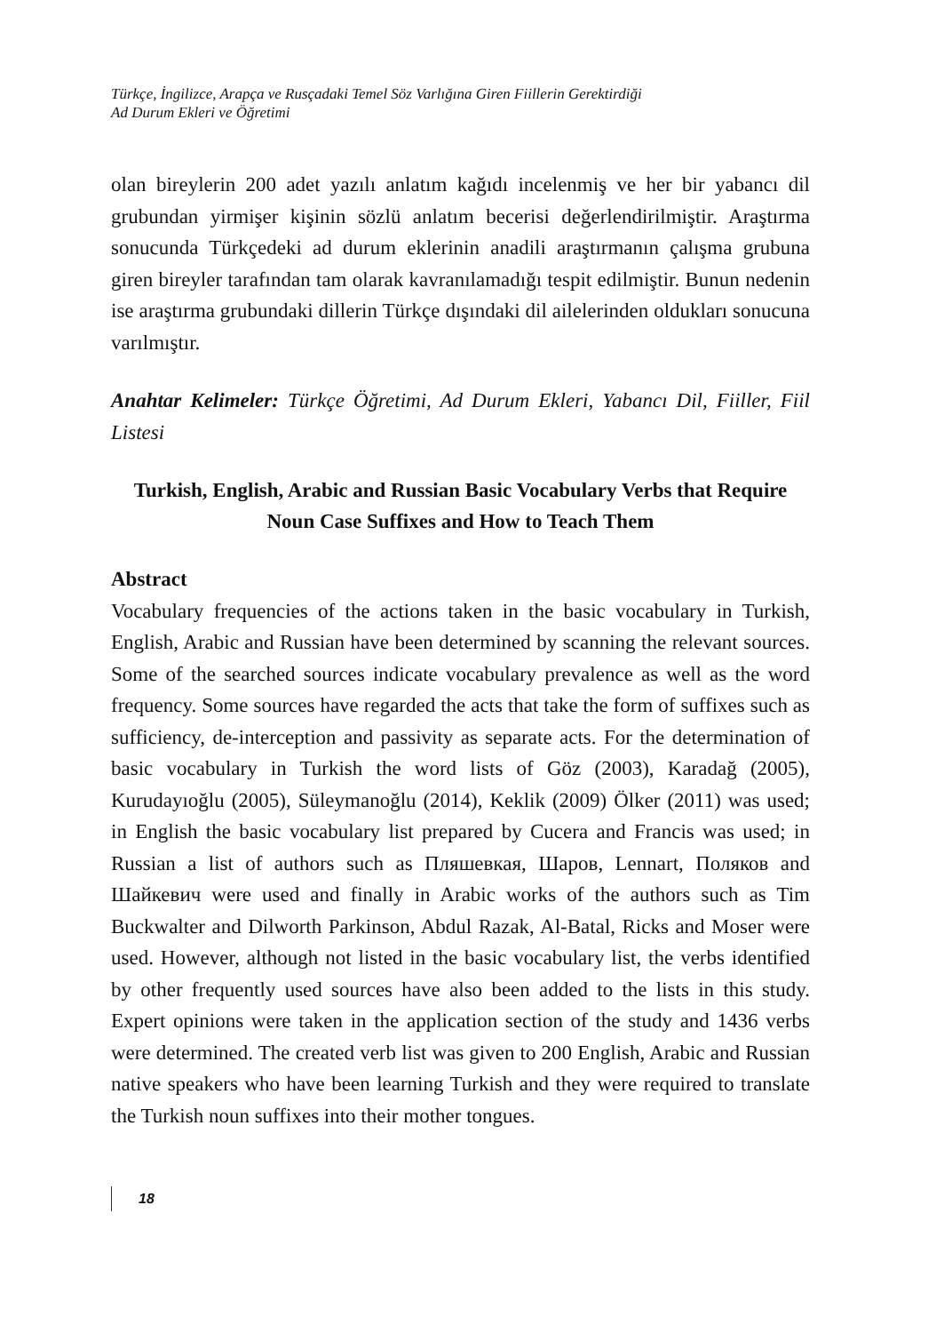Türkçe, İngilizce, Arapça ve Rusçadaki Temel Söz Varlığına Giren Fiillerin Gerektirdiği
Ad Durum Ekleri ve Öğretimi
olan bireylerin 200 adet yazılı anlatım kağıdı incelenmiş ve her bir yabancı dil grubundan yirmişer kişinin sözlü anlatım becerisi değerlendirilmiştir. Araştırma sonucunda Türkçedeki ad durum eklerinin anadili araştırmanın çalışma grubuna giren bireyler tarafından tam olarak kavranılamadığı tespit edilmiştir. Bunun nedenin ise araştırma grubundaki dillerin Türkçe dışındaki dil ailelerinden oldukları sonucuna varılmıştır.
Anahtar Kelimeler: Türkçe Öğretimi, Ad Durum Ekleri, Yabancı Dil, Fiiller, Fiil Listesi
Turkish, English, Arabic and Russian Basic Vocabulary Verbs that Require Noun Case Suffixes and How to Teach Them
Abstract
Vocabulary frequencies of the actions taken in the basic vocabulary in Turkish, English, Arabic and Russian have been determined by scanning the relevant sources. Some of the searched sources indicate vocabulary prevalence as well as the word frequency. Some sources have regarded the acts that take the form of suffixes such as sufficiency, de-interception and passivity as separate acts. For the determination of basic vocabulary in Turkish the word lists of Göz (2003), Karadağ (2005), Kurudayıoğlu (2005), Süleymanoğlu (2014), Keklik (2009) Ölker (2011) was used; in English the basic vocabulary list prepared by Cucera and Francis was used; in Russian a list of authors such as Пляшевкая, Шаров, Lennart, Поляков and Шайкевич were used and finally in Arabic works of the authors such as Tim Buckwalter and Dilworth Parkinson, Abdul Razak, Al-Batal, Ricks and Moser were used. However, although not listed in the basic vocabulary list, the verbs identified by other frequently used sources have also been added to the lists in this study. Expert opinions were taken in the application section of the study and 1436 verbs were determined. The created verb list was given to 200 English, Arabic and Russian native speakers who have been learning Turkish and they were required to translate the Turkish noun suffixes into their mother tongues.
18